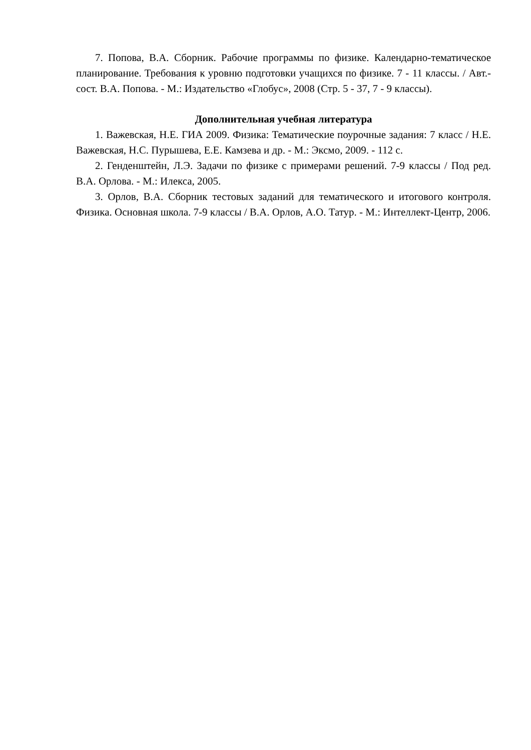7. Попова, В.А. Сборник. Рабочие программы по физике. Календарно-тематическое планирование. Требования к уровню подготовки учащихся по физике. 7 - 11 классы. / Авт.-сост. В.А. Попова. - М.: Издательство «Глобус», 2008 (Стр. 5 - 37, 7 - 9 классы).
Дополнительная учебная литература
1. Важевская, Н.Е. ГИА 2009. Физика: Тематические поурочные задания: 7 класс / Н.Е. Важевская, Н.С. Пурышева, Е.Е. Камзева и др. - М.: Эксмо, 2009. - 112 с.
2. Генденштейн, Л.Э. Задачи по физике с примерами решений. 7-9 классы / Под ред. В.А. Орлова. - М.: Илекса, 2005.
3. Орлов, В.А. Сборник тестовых заданий для тематического и итогового контроля. Физика. Основная школа. 7-9 классы / В.А. Орлов, А.О. Татур. - М.: Интеллект-Центр, 2006.